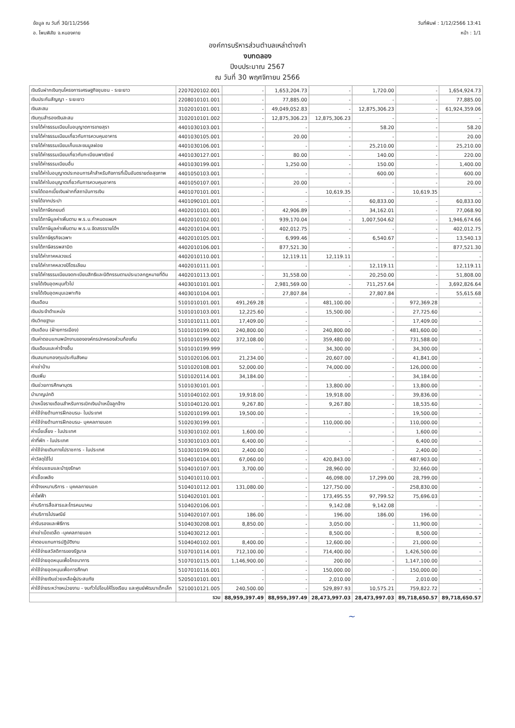ข้อมูล ณ วันที่ 30/11/2566
อ. โพนพิสัย จ.หนองคาย
วันที่พิมพ์ : 1/12/2566 13:41
หน้า : 1/1
องค์การบริหารส่วนตำบลเหล่าต่างคำ
งบทดลอง
ปีงบประมาณ 2567
ณ วันที่ 30 พฤศจิกายน 2566
| เงินรับฝากเงินทุนโครงการเศรษฐกิจชุมชน - ระยะยาว | 2207020102.001 | - | 1,653,204.73 | - | 1,720.00 | - | 1,654,924.73 |
| เงินประกันสัญญา - ระยะยาว | 2208010101.001 | - | 77,885.00 | - | - | - | 77,885.00 |
| เงินสะสม | 3102010101.001 | - | 49,049,052.83 | - | 12,875,306.23 | - | 61,924,359.06 |
| เงินทุนสำรองเงินสะสม | 3102010101.002 | - | 12,875,306.23 | 12,875,306.23 | - | - | - |
| รายได้ค่าธรรมเนียมใบอนุญาตการขายสุรา | 4401030103.001 | - | - | - | 58.20 | - | 58.20 |
| รายได้ค่าธรรมเนียมเกี่ยวกับการควบคุมอาคาร | 4401030105.001 | - | 20.00 | - | - | - | 20.00 |
| รายได้ค่าธรรมเนียมเก็บและขนมูลฝอย | 4401030106.001 | - | - | - | 25,210.00 | - | 25,210.00 |
| รายได้ค่าธรรมเนียมเกี่ยวกับทะเบียนพาณิชย์ | 4401030127.001 | - | 80.00 | - | 140.00 | - | 220.00 |
| รายได้ค่าธรรมเนียมอื่น | 4401030199.001 | - | 1,250.00 | - | 150.00 | - | 1,400.00 |
| รายได้ค่าใบอนุญาตประกอบการค้าสำหรับกิจการที่เป็นอันตรายต่อสุขภาพ | 4401050103.001 | - | - | - | 600.00 | - | 600.00 |
| รายได้ค่าใบอนุญาตเกี่ยวกับการควบคุมอาคาร | 4401050107.001 | - | 20.00 | - | - | - | 20.00 |
| รายได้ดอกเบี้ยเงินฝากที่สถาบันการเงิน | 4401070101.001 | - | - | 10,619.35 | - | 10,619.35 | - |
| รายได้จากประปา | 4401090101.001 | - | - | - | 60,833.00 | - | 60,833.00 |
| รายได้ภาษีรถยนต์ | 4402010101.001 | - | 42,906.89 | - | 34,162.01 | - | 77,068.90 |
| รายได้ภาษีมูลค่าเพิ่มตาม พ.ร.บ.กำหนดแผนฯ | 4402010102.001 | - | 939,170.04 | - | 1,007,504.62 | - | 1,946,674.66 |
| รายได้ภาษีมูลค่าเพิ่มตาม พ.ร.บ.จัดสรรรายได้ฯ | 4402010104.001 | - | 402,012.75 | - | - | - | 402,012.75 |
| รายได้ภาษีธุรกิจเฉพาะ | 4402010105.001 | - | 6,999.46 | - | 6,540.67 | - | 13,540.13 |
| รายได้ภาษีสรรพสามิต | 4402010106.001 | - | 877,521.30 | - | - | - | 877,521.30 |
| รายได้ค่าภาคหลวงแร่ | 4402010110.001 | - | 12,119.11 | 12,119.11 | - | - | - |
| รายได้ค่าภาคหลวงปิโตรเลียม | 4402010111.001 | - | - | - | 12,119.11 | - | 12,119.11 |
| รายได้ค่าธรรมเนียมจดทะเบียนสิทธิและนิติกรรมตามประมวลกฎหมายที่ดิน | 4402010113.001 | - | 31,558.00 | - | 20,250.00 | - | 51,808.00 |
| รายได้เงินอุดหนุนทั่วไป | 4403010101.001 | - | 2,981,569.00 | - | 711,257.64 | - | 3,692,826.64 |
| รายได้เงินอุดหนุนเฉพาะกิจ | 4403010104.001 | - | 27,807.84 | - | 27,807.84 | - | 55,615.68 |
| เงินเดือน | 5101010101.001 | 491,269.28 | - | 481,100.00 | - | 972,369.28 | - |
| เงินประจำตำแหน่ง | 5101010103.001 | 12,225.60 | - | 15,500.00 | - | 27,725.60 | - |
| เงินวิทยฐานะ | 5101010111.001 | 17,409.00 | - | - | - | 17,409.00 | - |
| เงินเดือน (ฝ่ายการเมือง) | 5101010199.001 | 240,800.00 | - | 240,800.00 | - | 481,600.00 | - |
| เงินค่าตอบแทนพนักงานขององค์กรปกครองส่วนท้องถิ่น | 5101010199.002 | 372,108.00 | - | 359,480.00 | - | 731,588.00 | - |
| เงินเดือนและค่าจ้างอื่น | 5101010199.999 | - | - | 34,300.00 | - | 34,300.00 | - |
| เงินสมทบกองทุนประกันสังคม | 5101020106.001 | 21,234.00 | - | 20,607.00 | - | 41,841.00 | - |
| ค่าเช่าบ้าน | 5101020108.001 | 52,000.00 | - | 74,000.00 | - | 126,000.00 | - |
| เงินเพิ่ม | 5101020114.001 | 34,184.00 | - | - | - | 34,184.00 | - |
| เงินช่วยการศึกษาบุตร | 5101030101.001 | - | - | 13,800.00 | - | 13,800.00 | - |
| บำนาญปกติ | 5101040102.001 | 19,918.00 | - | 19,918.00 | - | 39,836.00 | - |
| บำเหน็จรายเดือนสำหรับการเบิกเงินบำเหน็จลูกจ้าง | 5101040120.001 | 9,267.80 | - | 9,267.80 | - | 18,535.60 | - |
| ค่าใช้จ่ายด้านการฝึกอบรม- ในประเทศ | 5102010199.001 | 19,500.00 | - | - | - | 19,500.00 | - |
| ค่าใช้จ่ายด้านการฝึกอบรม- บุคคลภายนอก | 5102030199.001 | - | - | 110,000.00 | - | 110,000.00 | - |
| ค่าเบี้ยเลี้ยง - ในประเทศ | 5103010102.001 | 1,600.00 | - | - | - | 1,600.00 | - |
| ค่าที่พัก - ในประเทศ | 5103010103.001 | 6,400.00 | - | - | - | 6,400.00 | - |
| ค่าใช้จ่ายเดินทางไปราชการ - ในประเทศ | 5103010199.001 | 2,400.00 | - | - | - | 2,400.00 | - |
| ค่าวัสดุใช้ไป | 5104010104.001 | 67,060.00 | - | 420,843.00 | - | 487,903.00 | - |
| ค่าซ่อมแซมและบำรุงรักษา | 5104010107.001 | 3,700.00 | - | 28,960.00 | - | 32,660.00 | - |
| ค่าเชื้อเพลิง | 5104010110.001 | - | - | 46,098.00 | 17,299.00 | 28,799.00 | - |
| ค่าจ้างเหมาบริการ - บุคคลภายนอก | 5104010112.001 | 131,080.00 | - | 127,750.00 | - | 258,830.00 | - |
| ค่าไฟฟ้า | 5104020101.001 | - | - | 173,495.55 | 97,799.52 | 75,696.03 | - |
| ค่าบริการสื่อสารและโทรคมนาคม | 5104020106.001 | - | - | 9,142.08 | 9,142.08 | - | - |
| ค่าบริการไปรษณีย์ | 5104020107.001 | 186.00 | - | 196.00 | 186.00 | 196.00 | - |
| ค่ารับรองและพิธีการ | 5104030208.001 | 8,850.00 | - | 3,050.00 | - | 11,900.00 | - |
| ค่าเช่าเบ็ดเตล็ด -บุคคลภายนอก | 5104030212.001 | - | - | 8,500.00 | - | 8,500.00 | - |
| ค่าตอบแทนการปฏิบัติงาน | 5104040102.001 | 8,400.00 | - | 12,600.00 | - | 21,000.00 | - |
| ค่าใช้จ่ายสวัสดิการของรัฐบาล | 5107010114.001 | 712,100.00 | - | 714,400.00 | - | 1,426,500.00 | - |
| ค่าใช้จ่ายอุดหนุนเพื่อโภชนาการ | 5107010115.001 | 1,146,900.00 | - | 200.00 | - | 1,147,100.00 | - |
| ค่าใช้จ่ายอุดหนุนเพื่อการศึกษา | 5107010116.001 | - | - | 150,000.00 | - | 150,000.00 | - |
| ค่าใช้จ่ายเงินช่วยเหลือผู้ประสบภัย | 5205010101.001 | - | - | 2,010.00 | - | 2,010.00 | - |
| ค่าใช้จ่ายระหว่างหน่วยงาน - งบทั่วไปโอนให้โรงเรียน และศูนย์พัฒนาเด็กเล็ก | 5210010121.005 | 240,500.00 | - | 529,897.93 | 10,575.21 | 759,822.72 | - |
| | รวม | 88,959,397.49 | 88,959,397.49 | 28,473,997.03 | 28,473,997.03 | 89,718,650.57 | 89,718,650.57 |
~